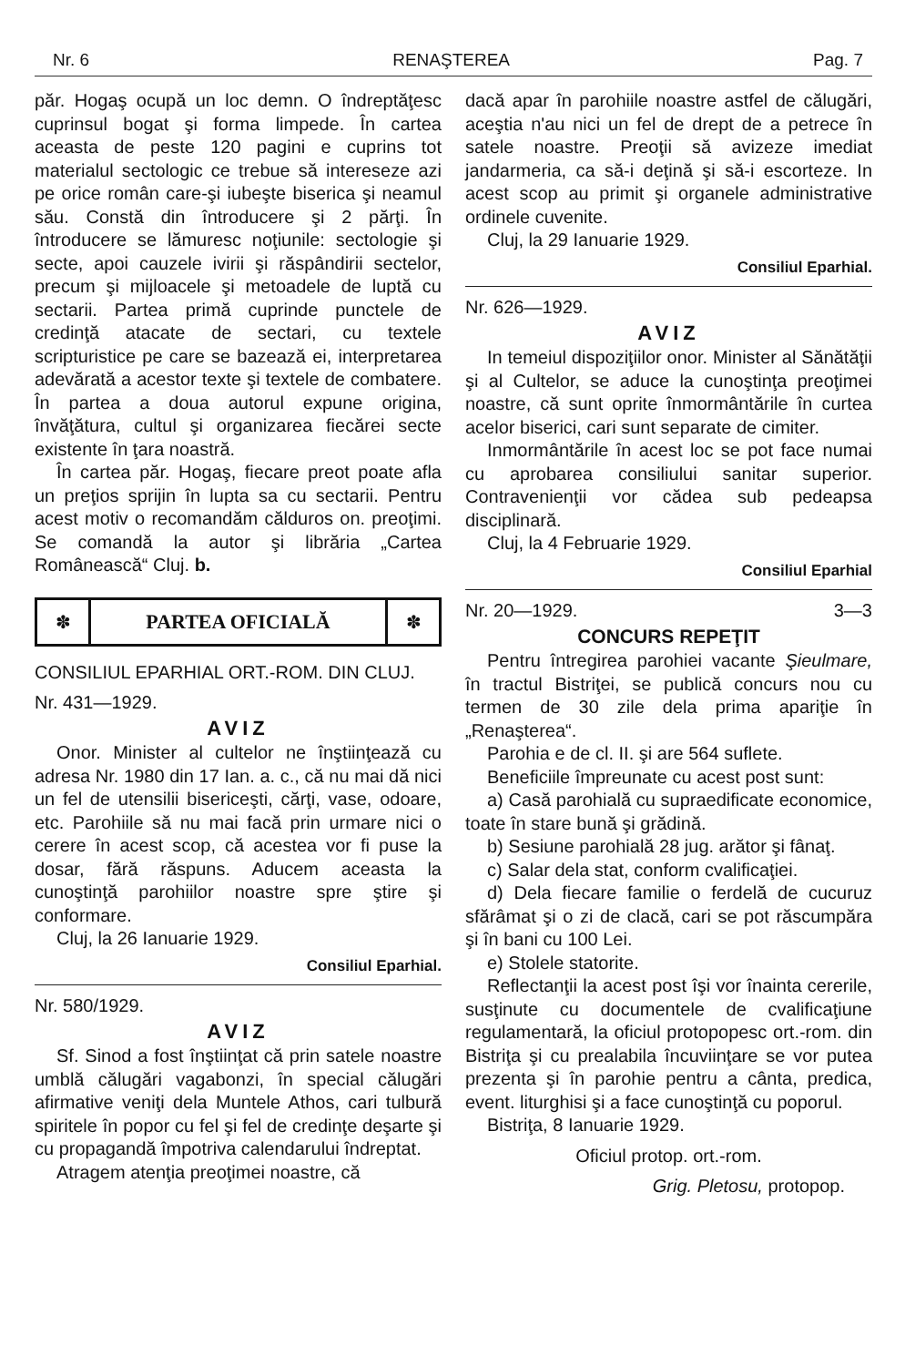Nr. 6 RENAŞTEREA Pag. 7
păr. Hogaş ocupă un loc demn. O îndreptăţesc cuprinsul bogat şi forma limpede. În cartea aceasta de peste 120 pagini e cuprins tot materialul sectologic ce trebue să intereseze azi pe orice român care-şi iubeşte biserica şi neamul său. Constă din întroducere şi 2 părţi. În întroducere se lămuresc noţiunile: sectologie şi secte, apoi cauzele ivirii şi răspândirii sectelor, precum şi mijloacele şi metoadele de luptă cu sectarii. Partea primă cuprinde punctele de credinţă atacate de sectari, cu textele scripturistice pe care se bazează ei, interpretarea adevărată a acestor texte şi textele de combatere. În partea a doua autorul expune origina, învăţătura, cultul şi organizarea fiecărei secte existente în ţara noastră.
În cartea păr. Hogaş, fiecare preot poate afla un preţios sprijin în lupta sa cu sectarii. Pentru acest motiv o recomandăm călduros on. preoţimi. Se comandă la autor şi librăria „Cartea Românească“ Cluj. b.
✽ PARTEA OFICIALĂ ✽
CONSILIUL EPARHIAL ORT.-ROM. DIN CLUJ.
Nr. 431—1929.
AVIZ
Onor. Minister al cultelor ne înştiinţează cu adresa Nr. 1980 din 17 Ian. a. c., că nu mai dă nici un fel de utensilii bisericeşti, cărţi, vase, odoare, etc. Parohiile să nu mai facă prin urmare nici o cerere în acest scop, că acestea vor fi puse la dosar, fără răspuns. Aducem aceasta la cunoştinţă parohiilor noastre spre ştire şi conformare.
Cluj, la 26 Ianuarie 1929.
Consiliul Eparhial.
Nr. 580/1929.
AVIZ
Sf. Sinod a fost înştiinţat că prin satele noastre umblă călugări vagabonzi, în special călugări afirmative veniţi dela Muntele Athos, cari tulbură spiritele în popor cu fel şi fel de credinţe deşarte şi cu propagandă împotriva calendarului îndreptat.
Atragem atenţia preoţimei noastre, că
dacă apar în parohiile noastre astfel de călugări, aceştia n'au nici un fel de drept de a petrece în satele noastre. Preoţii să avizeze imediat jandarmeria, ca să-i deţină şi să-i escorteze. In acest scop au primit şi organele administrative ordinele cuvenite.
Cluj, la 29 Ianuarie 1929.
Consiliul Eparhial.
Nr. 626—1929.
AVIZ
In temeiul dispoziţiilor onor. Minister al Sănătăţii şi al Cultelor, se aduce la cunoştinţa preoţimei noastre, că sunt oprite înmormântările în curtea acelor biserici, cari sunt separate de cimiter.
Inmormântările în acest loc se pot face numai cu aprobarea consiliului sanitar superior. Contravenienţii vor cădea sub pedeapsa disciplinară.
Cluj, la 4 Februarie 1929.
Consiliul Eparhial
Nr. 20—1929. 3—3
CONCURS REPEŢIT
Pentru întregirea parohiei vacante Şieulmare, în tractul Bistriţei, se publică concurs nou cu termen de 30 zile dela prima apariţie în „Renaşterea“.
Parohia e de cl. II. şi are 564 suflete.
Beneficiile împreunate cu acest post sunt:
a) Casă parohială cu supraedificate economice, toate în stare bună şi grădină.
b) Sesiune parohială 28 jug. arător şi fânaţ.
c) Salar dela stat, conform cvalificaţiei.
d) Dela fiecare familie o ferdelă de cucuruz sfărâmat şi o zi de clacă, cari se pot răscumpăra şi în bani cu 100 Lei.
e) Stolele statorite.
Reflectanţii la acest post îşi vor înainta cererile, susţinute cu documentele de cvalificaţiune regulamentară, la oficiul protopopesc ort.-rom. din Bistriţa şi cu prealabila încuviinţare se vor putea prezenta şi în parohie pentru a cânta, predica, event. liturghisi şi a face cunoştinţă cu poporul.
Bistriţa, 8 Ianuarie 1929.
Oficiul protop. ort.-rom.
Grig. Pletosu, protopop.